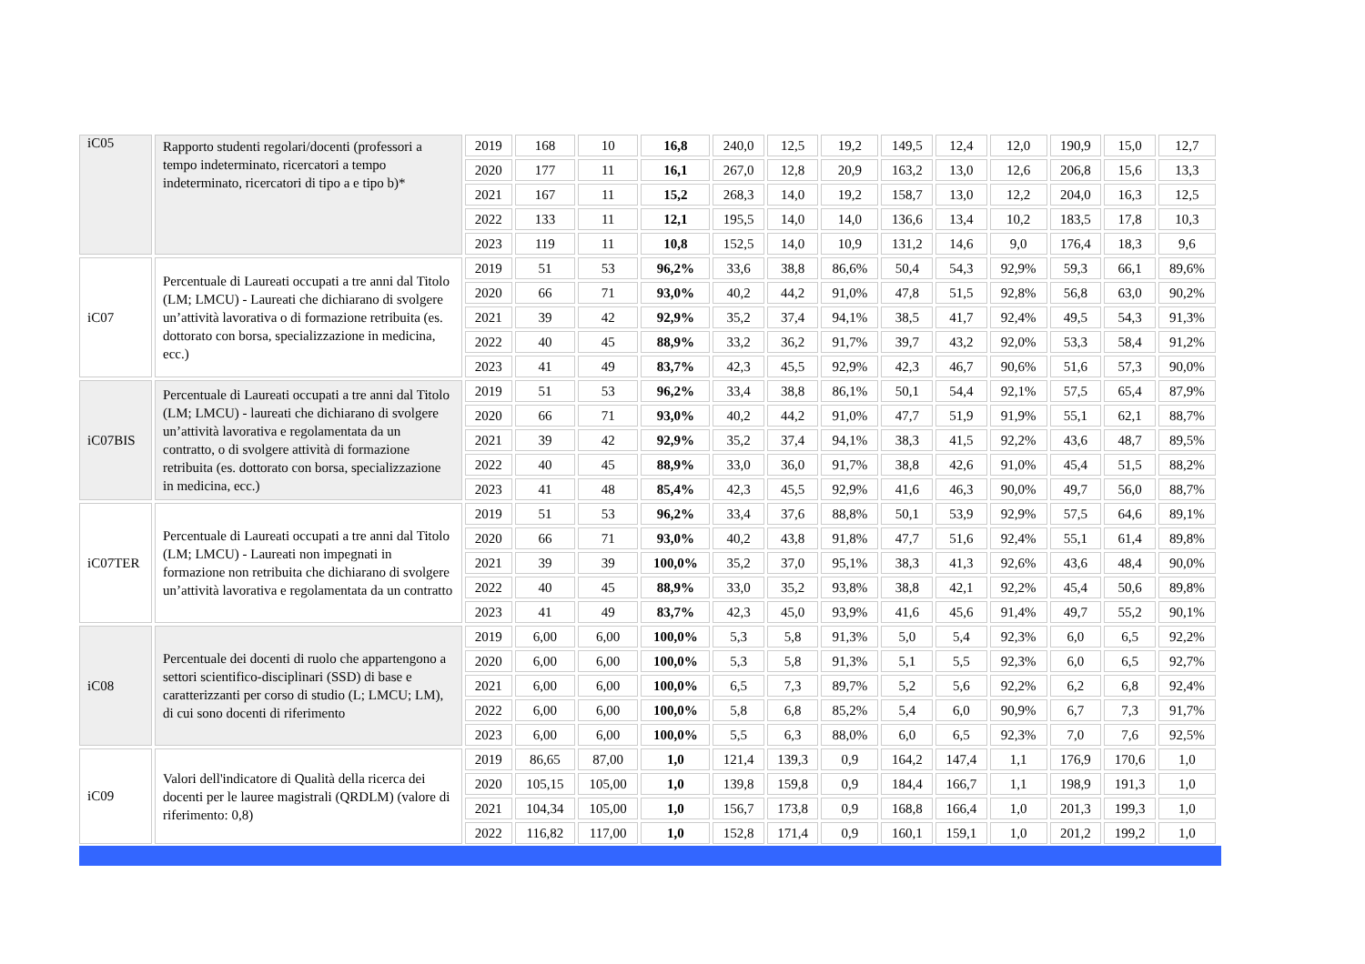| iC05 | Rapporto studenti regolari/docenti (professori a tempo indeterminato, ricercatori a tempo indeterminato, ricercatori di tipo a e tipo b)* | 2019 | 168 | 10 | 16,8 | 240,0 | 12,5 | 19,2 | 149,5 | 12,4 | 12,0 | 190,9 | 15,0 | 12,7 |
| | | 2020 | 177 | 11 | 16,1 | 267,0 | 12,8 | 20,9 | 163,2 | 13,0 | 12,6 | 206,8 | 15,6 | 13,3 |
| | | 2021 | 167 | 11 | 15,2 | 268,3 | 14,0 | 19,2 | 158,7 | 13,0 | 12,2 | 204,0 | 16,3 | 12,5 |
| | | 2022 | 133 | 11 | 12,1 | 195,5 | 14,0 | 14,0 | 136,6 | 13,4 | 10,2 | 183,5 | 17,8 | 10,3 |
| | | 2023 | 119 | 11 | 10,8 | 152,5 | 14,0 | 10,9 | 131,2 | 14,6 | 9,0 | 176,4 | 18,3 | 9,6 |
| iC07 | Percentuale di Laureati occupati a tre anni dal Titolo (LM; LMCU) - Laureati che dichiarano di svolgere un’attività lavorativa o di formazione retribuita (es. dottorato con borsa, specializzazione in medicina, ecc.) | 2019 | 51 | 53 | 96,2% | 33,6 | 38,8 | 86,6% | 50,4 | 54,3 | 92,9% | 59,3 | 66,1 | 89,6% |
| | | 2020 | 66 | 71 | 93,0% | 40,2 | 44,2 | 91,0% | 47,8 | 51,5 | 92,8% | 56,8 | 63,0 | 90,2% |
| | | 2021 | 39 | 42 | 92,9% | 35,2 | 37,4 | 94,1% | 38,5 | 41,7 | 92,4% | 49,5 | 54,3 | 91,3% |
| | | 2022 | 40 | 45 | 88,9% | 33,2 | 36,2 | 91,7% | 39,7 | 43,2 | 92,0% | 53,3 | 58,4 | 91,2% |
| | | 2023 | 41 | 49 | 83,7% | 42,3 | 45,5 | 92,9% | 42,3 | 46,7 | 90,6% | 51,6 | 57,3 | 90,0% |
| iC07BIS | Percentuale di Laureati occupati a tre anni dal Titolo (LM; LMCU) - laureati che dichiarano di svolgere un’attività lavorativa e regolamentata da un contratto, o di svolgere attività di formazione retribuita (es. dottorato con borsa, specializzazione in medicina, ecc.) | 2019 | 51 | 53 | 96,2% | 33,4 | 38,8 | 86,1% | 50,1 | 54,4 | 92,1% | 57,5 | 65,4 | 87,9% |
| | | 2020 | 66 | 71 | 93,0% | 40,2 | 44,2 | 91,0% | 47,7 | 51,9 | 91,9% | 55,1 | 62,1 | 88,7% |
| | | 2021 | 39 | 42 | 92,9% | 35,2 | 37,4 | 94,1% | 38,3 | 41,5 | 92,2% | 43,6 | 48,7 | 89,5% |
| | | 2022 | 40 | 45 | 88,9% | 33,0 | 36,0 | 91,7% | 38,8 | 42,6 | 91,0% | 45,4 | 51,5 | 88,2% |
| | | 2023 | 41 | 48 | 85,4% | 42,3 | 45,5 | 92,9% | 41,6 | 46,3 | 90,0% | 49,7 | 56,0 | 88,7% |
| iC07TER | Percentuale di Laureati occupati a tre anni dal Titolo (LM; LMCU) - Laureati non impegnati in formazione non retribuita che dichiarano di svolgere un’attività lavorativa e regolamentata da un contratto | 2019 | 51 | 53 | 96,2% | 33,4 | 37,6 | 88,8% | 50,1 | 53,9 | 92,9% | 57,5 | 64,6 | 89,1% |
| | | 2020 | 66 | 71 | 93,0% | 40,2 | 43,8 | 91,8% | 47,7 | 51,6 | 92,4% | 55,1 | 61,4 | 89,8% |
| | | 2021 | 39 | 39 | 100,0% | 35,2 | 37,0 | 95,1% | 38,3 | 41,3 | 92,6% | 43,6 | 48,4 | 90,0% |
| | | 2022 | 40 | 45 | 88,9% | 33,0 | 35,2 | 93,8% | 38,8 | 42,1 | 92,2% | 45,4 | 50,6 | 89,8% |
| | | 2023 | 41 | 49 | 83,7% | 42,3 | 45,0 | 93,9% | 41,6 | 45,6 | 91,4% | 49,7 | 55,2 | 90,1% |
| iC08 | Percentuale dei docenti di ruolo che appartengono a settori scientifico-disciplinari (SSD) di base e caratterizzanti per corso di studio (L; LMCU; LM), di cui sono docenti di riferimento | 2019 | 6,00 | 6,00 | 100,0% | 5,3 | 5,8 | 91,3% | 5,0 | 5,4 | 92,3% | 6,0 | 6,5 | 92,2% |
| | | 2020 | 6,00 | 6,00 | 100,0% | 5,3 | 5,8 | 91,3% | 5,1 | 5,5 | 92,3% | 6,0 | 6,5 | 92,7% |
| | | 2021 | 6,00 | 6,00 | 100,0% | 6,5 | 7,3 | 89,7% | 5,2 | 5,6 | 92,2% | 6,2 | 6,8 | 92,4% |
| | | 2022 | 6,00 | 6,00 | 100,0% | 5,8 | 6,8 | 85,2% | 5,4 | 6,0 | 90,9% | 6,7 | 7,3 | 91,7% |
| | | 2023 | 6,00 | 6,00 | 100,0% | 5,5 | 6,3 | 88,0% | 6,0 | 6,5 | 92,3% | 7,0 | 7,6 | 92,5% |
| iC09 | Valori dell'indicatore di Qualità della ricerca dei docenti per le lauree magistrali (QRDLM) (valore di riferimento: 0,8) | 2019 | 86,65 | 87,00 | 1,0 | 121,4 | 139,3 | 0,9 | 164,2 | 147,4 | 1,1 | 176,9 | 170,6 | 1,0 |
| | | 2020 | 105,15 | 105,00 | 1,0 | 139,8 | 159,8 | 0,9 | 184,4 | 166,7 | 1,1 | 198,9 | 191,3 | 1,0 |
| | | 2021 | 104,34 | 105,00 | 1,0 | 156,7 | 173,8 | 0,9 | 168,8 | 166,4 | 1,0 | 201,3 | 199,3 | 1,0 |
| | | 2022 | 116,82 | 117,00 | 1,0 | 152,8 | 171,4 | 0,9 | 160,1 | 159,1 | 1,0 | 201,2 | 199,2 | 1,0 |